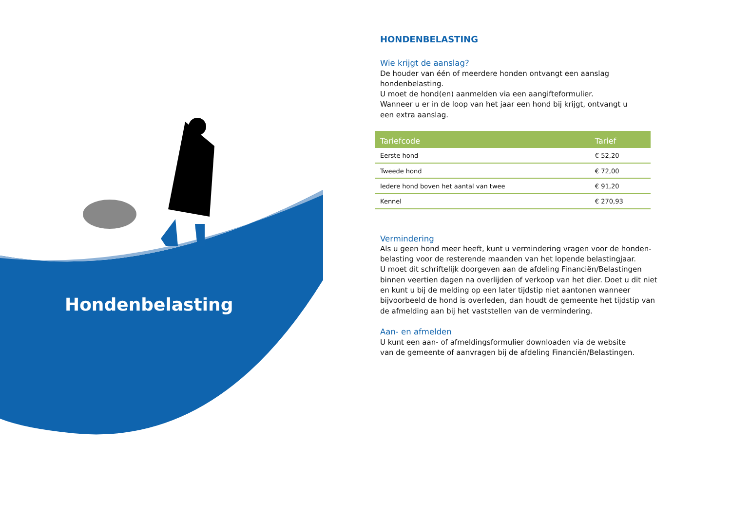Hondenbelasting
HONDENBELASTING
Wie krijgt de aanslag?
De houder van één of meerdere honden ontvangt een aanslag hondenbelasting.
U moet de hond(en) aanmelden via een aangifteformulier.
Wanneer u er in de loop van het jaar een hond bij krijgt, ontvangt u
een extra aanslag.
| Tariefcode | Tarief |
| --- | --- |
| Eerste hond | € 52,20 |
| Tweede hond | € 72,00 |
| Iedere hond boven het aantal van twee | € 91,20 |
| Kennel | € 270,93 |
Vermindering
Als u geen hond meer heeft, kunt u vermindering vragen voor de honden-belasting voor de resterende maanden van het lopende belastingjaar.
U moet dit schriftelijk doorgeven aan de afdeling Financiën/Belastingen binnen veertien dagen na overlijden of verkoop van het dier. Doet u dit niet en kunt u bij de melding op een later tijdstip niet aantonen wanneer bijvoorbeeld de hond is overleden, dan houdt de gemeente het tijdstip van de afmelding aan bij het vaststellen van de vermindering.
Aan- en afmelden
U kunt een aan- of afmeldingsformulier downloaden via de website
van de gemeente of aanvragen bij de afdeling Financiën/Belastingen.